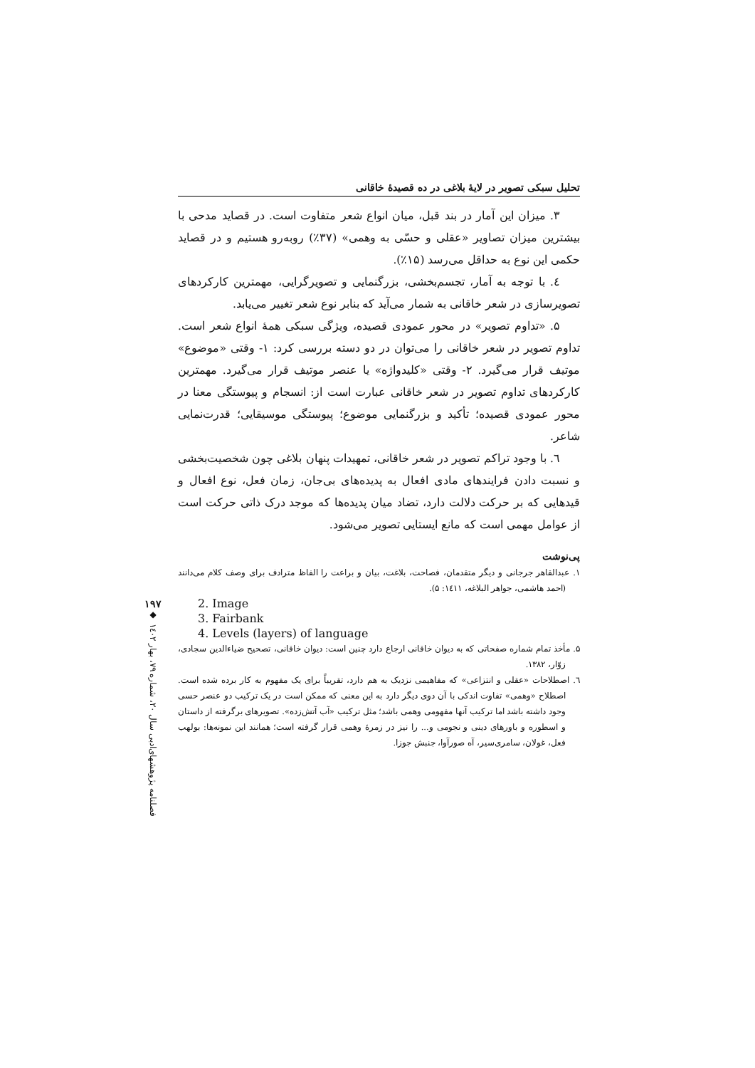تحلیل سبکی تصویر در لایهٔ بلاغی در ده قصیدهٔ خاقانی
۳. میزان این آمار در بند قبل، میان انواع شعر متفاوت است. در قصاید مدحی با بیشترین میزان تصاویر «عقلی و حسّی به وهمی» (۳۷٪) روبه‌رو هستیم و در قصاید حکمی این نوع به حداقل می‌رسد (۱۵٪).
٤. با توجه به آمار، تجسم‌بخشی، بزرگنمایی و تصویرگرایی، مهمترین کارکردهای تصویرسازی در شعر خاقانی به شمار می‌آید که بنابر نوع شعر تغییر می‌یابد.
۵. «تداوم تصویر» در محور عمودی قصیده، ویژگی سبکی همهٔ انواع شعر است. تداوم تصویر در شعر خاقانی را می‌توان در دو دسته بررسی کرد: ۱- وقتی «موضوع» موتیف قرار می‌گیرد. ۲- وقتی «کلیدواژه» یا عنصر موتیف قرار می‌گیرد. مهمترین کارکردهای تداوم تصویر در شعر خاقانی عبارت است از: انسجام و پیوستگی معنا در محور عمودی قصیده؛ تأکید و بزرگنمایی موضوع؛ پیوستگی موسیقایی؛ قدرت‌نمایی شاعر.
٦. با وجود تراکم تصویر در شعر خاقانی، تمهیدات پنهان بلاغی چون شخصیت‌بخشی و نسبت دادن فرایندهای مادی افعال به پدیده‌های بی‌جان، زمان فعل، نوع افعال و قیدهایی که بر حرکت دلالت دارد، تضاد میان پدیده‌ها که موجد درک ذاتی حرکت است از عوامل مهمی است که مانع ایستایی تصویر می‌شود.
پی‌نوشت
۱. عبدالقاهر جرجانی و دیگر متقدمان، فصاحت، بلاغت، بیان و براعت را الفاظ مترادف برای وصف کلام می‌دانند (احمد هاشمی، جواهر البلاغه، ۱٤۱۱: ۵).
2. Image
3. Fairbank
4. Levels (layers) of language
۵. مأخذ تمام شماره صفحاتی که به دیوان خاقانی ارجاع دارد چنین است: دیوان خاقانی، تصحیح ضیاءالدین سجادی، زوّار، ۱۳۸۲.
٦. اصطلاحات «عقلی و انتزاعی» که مفاهیمی نزدیک به هم دارد، تقریباً برای یک مفهوم به کار برده شده است. اصطلاح «وهمی» تفاوت اندکی با آن دوی دیگر دارد به این معنی که ممکن است در یک ترکیب دو عنصر حسی وجود داشته باشد اما ترکیب آنها مفهومی وهمی باشد؛ مثل ترکیب «آب آتش‌زده». تصویرهای برگرفته از داستان و اسطوره و باورهای دینی و نجومی و... را نیز در زمرهٔ وهمی قرار گرفته است؛ همانند این نمونه‌ها: بولهب فعل، غولان، سامری‌سیر، آه صورآوا، جنبش جوزا.
۱۹۷
◆
فصلنامه پژوهشهای‌ادبی سال ۲۰، شماره ۷۹، بهار ۱٤۰۲